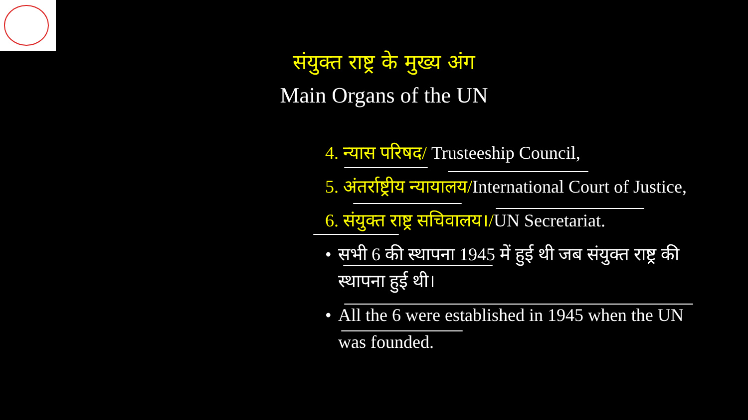संयुक्त राष्ट्र के मुख्य अंग
Main Organs of the UN
4. न्यास परिषद/ Trusteeship Council,
5. अंतर्राष्ट्रीय न्यायालय/International Court of Justice,
6. संयुक्त राष्ट्र सचिवालय।/UN Secretariat.
• सभी 6 की स्थापना 1945 में हुई थी जब संयुक्त राष्ट्र की स्थापना हुई थी।
• All the 6 were established in 1945 when the UN was founded.